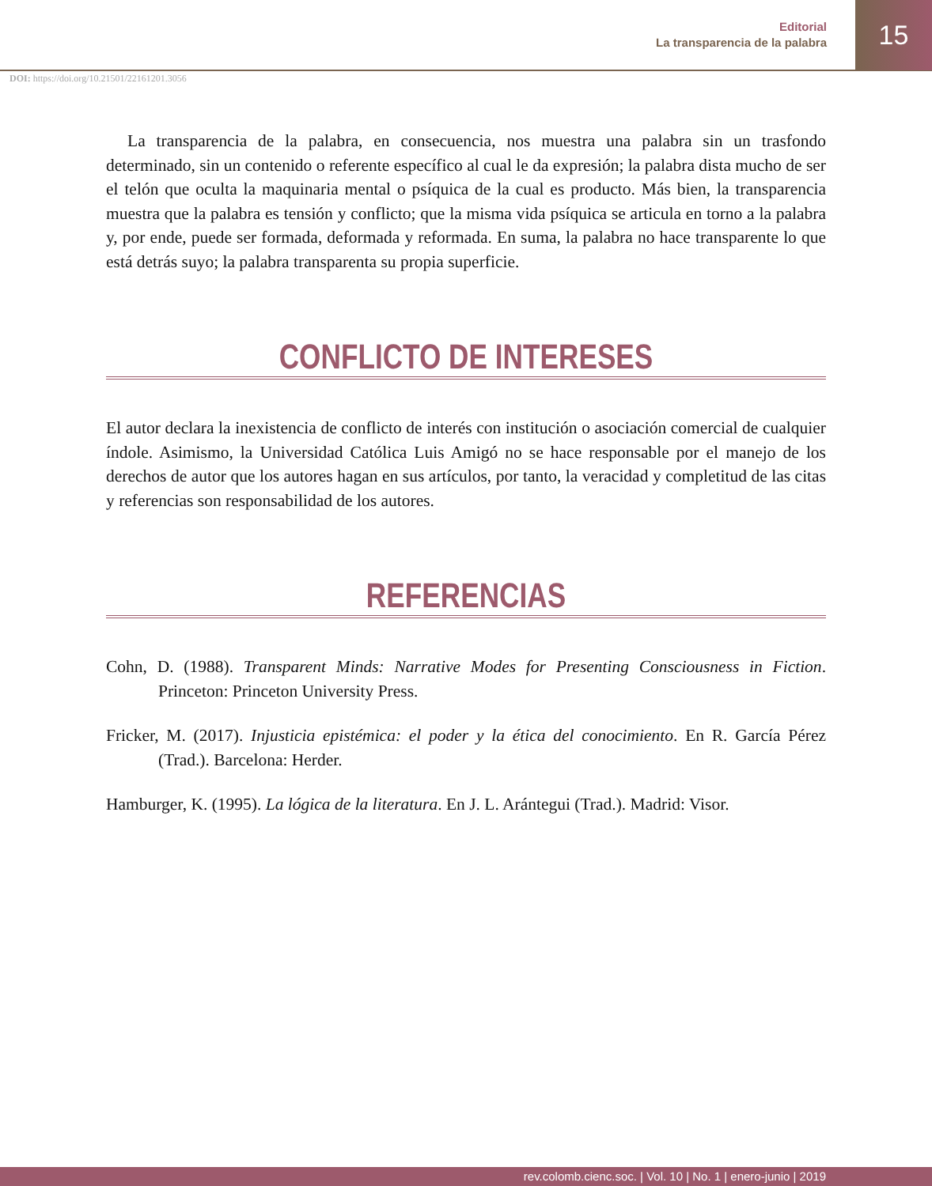Editorial
La transparencia de la palabra
15
DOI: https://doi.org/10.21501/22161201.3056
La transparencia de la palabra, en consecuencia, nos muestra una palabra sin un trasfondo determinado, sin un contenido o referente específico al cual le da expresión; la palabra dista mucho de ser el telón que oculta la maquinaria mental o psíquica de la cual es producto. Más bien, la transparencia muestra que la palabra es tensión y conflicto; que la misma vida psíquica se articula en torno a la palabra y, por ende, puede ser formada, deformada y reformada. En suma, la palabra no hace transparente lo que está detrás suyo; la palabra transparenta su propia superficie.
CONFLICTO DE INTERESES
El autor declara la inexistencia de conflicto de interés con institución o asociación comercial de cualquier índole. Asimismo, la Universidad Católica Luis Amigó no se hace responsable por el manejo de los derechos de autor que los autores hagan en sus artículos, por tanto, la veracidad y completitud de las citas y referencias son responsabilidad de los autores.
REFERENCIAS
Cohn, D. (1988). Transparent Minds: Narrative Modes for Presenting Consciousness in Fiction. Princeton: Princeton University Press.
Fricker, M. (2017). Injusticia epistémica: el poder y la ética del conocimiento. En R. García Pérez (Trad.). Barcelona: Herder.
Hamburger, K. (1995). La lógica de la literatura. En J. L. Arántegui (Trad.). Madrid: Visor.
rev.colomb.cienc.soc. | Vol. 10 | No. 1 | enero-junio | 2019